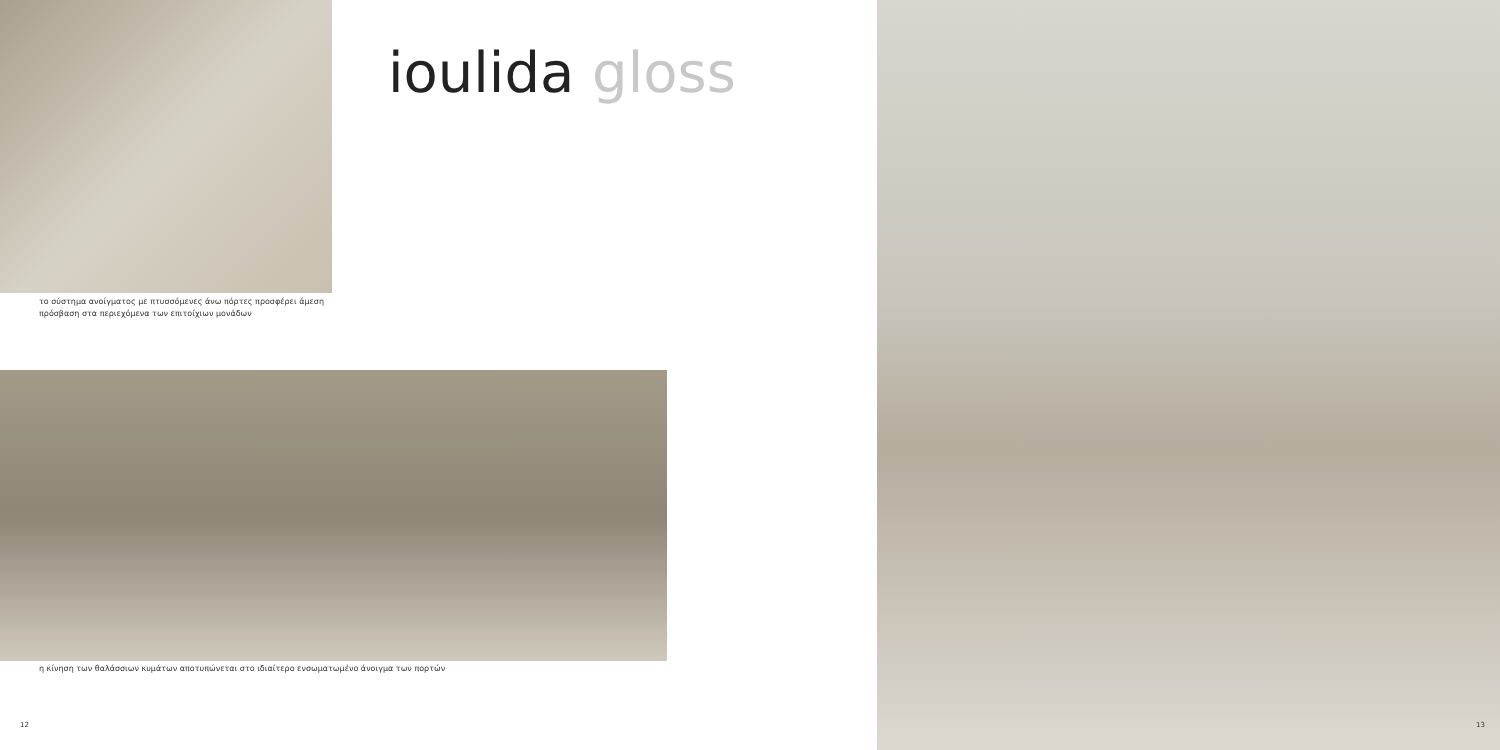ioulida gloss
το σύστημα ανοίγματος με πτυσσόμενες άνω πόρτες προσφέρει άμεση πρόσβαση στα περιεχόμενα των επιτοίχιων μονάδων
η κίνηση των θαλάσσιων κυμάτων αποτυπώνεται στο ιδιαίτερο ενσωματωμένο άνοιγμα των πορτών
12
13